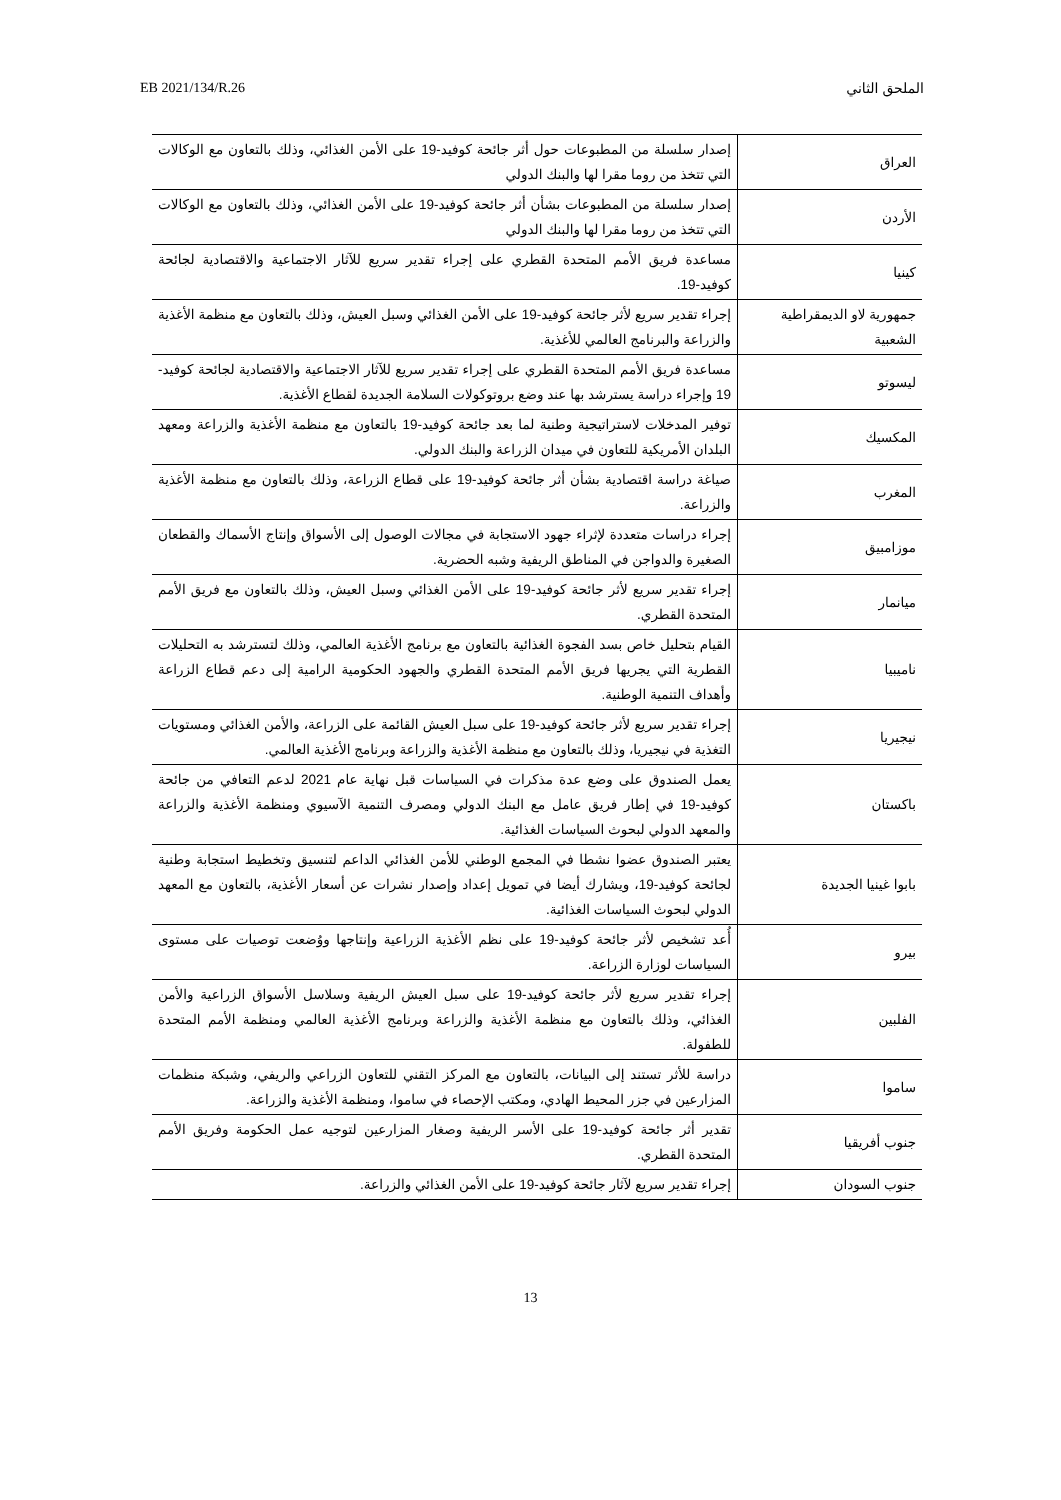EB 2021/134/R.26 الملحق الثاني
| العراق | إصدار سلسلة من المطبوعات حول أثر جائحة كوفيد-19 على الأمن الغذائي، وذلك بالتعاون مع الوكالات التي تتخذ من روما مقرا لها والبنك الدولي |
| الأردن | إصدار سلسلة من المطبوعات بشأن أثر جائحة كوفيد-19 على الأمن الغذائي، وذلك بالتعاون مع الوكالات التي تتخذ من روما مقرا لها والبنك الدولي |
| كينيا | مساعدة فريق الأمم المتحدة القطري على إجراء تقدير سريع للآثار الاجتماعية والاقتصادية لجائحة كوفيد-19. |
| جمهورية لاو الديمقراطية الشعبية | إجراء تقدير سريع لأثر جائحة كوفيد-19 على الأمن الغذائي وسبل العيش، وذلك بالتعاون مع منظمة الأغذية والزراعة والبرنامج العالمي للأغذية. |
| ليسوتو | مساعدة فريق الأمم المتحدة القطري على إجراء تقدير سريع للآثار الاجتماعية والاقتصادية لجائحة كوفيد- 19 وإجراء دراسة يسترشد بها عند وضع بروتوكولات السلامة الجديدة لقطاع الأغذية. |
| المكسيك | توفير المدخلات لاستراتيجية وطنية لما بعد جائحة كوفيد-19 بالتعاون مع منظمة الأغذية والزراعة ومعهد البلدان الأمريكية للتعاون في ميدان الزراعة والبنك الدولي. |
| المغرب | صياغة دراسة اقتصادية بشأن أثر جائحة كوفيد-19 على قطاع الزراعة، وذلك بالتعاون مع منظمة الأغذية والزراعة. |
| موزامبيق | إجراء دراسات متعددة لإثراء جهود الاستجابة في مجالات الوصول إلى الأسواق وإنتاج الأسماك والقطعان الصغيرة والدواجن في المناطق الريفية وشبه الحضرية. |
| ميانمار | إجراء تقدير سريع لأثر جائحة كوفيد-19 على الأمن الغذائي وسبل العيش، وذلك بالتعاون مع فريق الأمم المتحدة القطري. |
| ناميبيا | القيام بتحليل خاص بسد الفجوة الغذائية بالتعاون مع برنامج الأغذية العالمي، وذلك لتسترشد به التحليلات القطرية التي يجريها فريق الأمم المتحدة القطري والجهود الحكومية الرامية إلى دعم قطاع الزراعة وأهداف التنمية الوطنية. |
| نيجيريا | إجراء تقدير سريع لأثر جائحة كوفيد-19 على سبل العيش القائمة على الزراعة، والأمن الغذائي ومستويات التغذية في نيجيريا، وذلك بالتعاون مع منظمة الأغذية والزراعة وبرنامج الأغذية العالمي. |
| باكستان | يعمل الصندوق على وضع عدة مذكرات في السياسات قبل نهاية عام 2021 لدعم التعافي من جائحة كوفيد-19 في إطار فريق عامل مع البنك الدولي ومصرف التنمية الآسيوي ومنظمة الأغذية والزراعة والمعهد الدولي لبحوث السياسات الغذائية. |
| بابوا غينيا الجديدة | يعتبر الصندوق عضوا نشطا في المجمع الوطني للأمن الغذائي الداعم لتنسيق وتخطيط استجابة وطنية لجائحة كوفيد-19، ويشارك أيضا في تمويل إعداد وإصدار نشرات عن أسعار الأغذية، بالتعاون مع المعهد الدولي لبحوث السياسات الغذائية. |
| بيرو | أُعد تشخيص لأثر جائحة كوفيد-19 على نظم الأغذية الزراعية وإنتاجها ووُضعت توصيات على مستوى السياسات لوزارة الزراعة. |
| الفلبين | إجراء تقدير سريع لأثر جائحة كوفيد-19 على سبل العيش الريفية وسلاسل الأسواق الزراعية والأمن الغذائي، وذلك بالتعاون مع منظمة الأغذية والزراعة وبرنامج الأغذية العالمي ومنظمة الأمم المتحدة للطفولة. |
| ساموا | دراسة للأثر تستند إلى البيانات، بالتعاون مع المركز التقني للتعاون الزراعي والريفي، وشبكة منظمات المزارعين في جزر المحيط الهادي، ومكتب الإحصاء في ساموا، ومنظمة الأغذية والزراعة. |
| جنوب أفريقيا | تقدير أثر جائحة كوفيد-19 على الأسر الريفية وصغار المزارعين لتوجيه عمل الحكومة وفريق الأمم المتحدة القطري. |
| جنوب السودان | إجراء تقدير سريع لآثار جائحة كوفيد-19 على الأمن الغذائي والزراعة. |
13